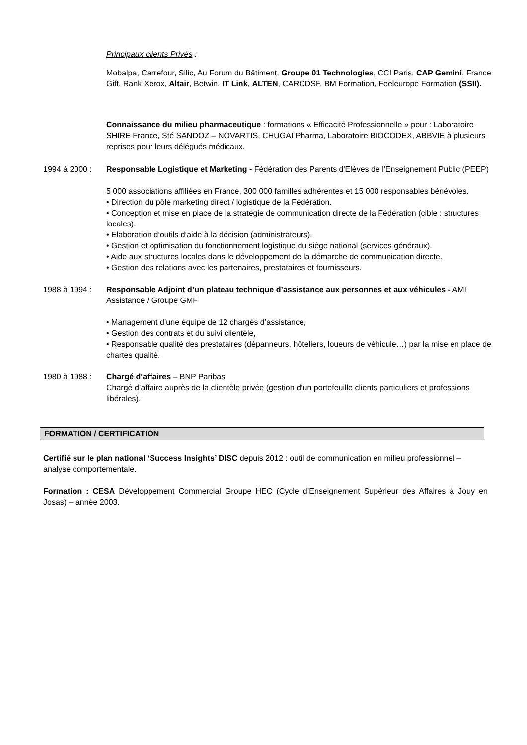Principaux clients Privés :
Mobalpa, Carrefour, Silic, Au Forum du Bâtiment, Groupe 01 Technologies, CCI Paris, CAP Gemini, France Gift, Rank Xerox, Altair, Betwin, IT Link, ALTEN, CARCDSF, BM Formation, Feeleurope Formation (SSII).
Connaissance du milieu pharmaceutique : formations « Efficacité Professionnelle » pour : Laboratoire SHIRE France, Sté SANDOZ – NOVARTIS, CHUGAI Pharma, Laboratoire BIOCODEX, ABBVIE à plusieurs reprises pour leurs délégués médicaux.
1994 à 2000 : Responsable Logistique et Marketing - Fédération des Parents d'Elèves de l'Enseignement Public (PEEP)
5 000 associations affiliées en France, 300 000 familles adhérentes et 15 000 responsables bénévoles.
• Direction du pôle marketing direct / logistique de la Fédération.
• Conception et mise en place de la stratégie de communication directe de la Fédération (cible : structures locales).
• Elaboration d’outils d’aide à la décision (administrateurs).
• Gestion et optimisation du fonctionnement logistique du siège national (services généraux).
• Aide aux structures locales dans le développement de la démarche de communication directe.
• Gestion des relations avec les partenaires, prestataires et fournisseurs.
1988 à 1994 : Responsable Adjoint d’un plateau technique d’assistance aux personnes et aux véhicules - AMI Assistance / Groupe GMF
• Management d’une équipe de 12 chargés d’assistance,
• Gestion des contrats et du suivi clientèle,
• Responsable qualité des prestataires (dépanneurs, hôteliers, loueurs de véhicule…) par la mise en place de chartes qualité.
1980 à 1988 : Chargé d'affaires – BNP Paribas
Chargé d’affaire auprès de la clientèle privée (gestion d’un portefeuille clients particuliers et professions libérales).
FORMATION / CERTIFICATION
Certifié sur le plan national ‘Success Insights’ DISC depuis 2012 : outil de communication en milieu professionnel – analyse comportementale.
Formation : CESA Développement Commercial Groupe HEC (Cycle d’Enseignement Supérieur des Affaires à Jouy en Josas) – année 2003.